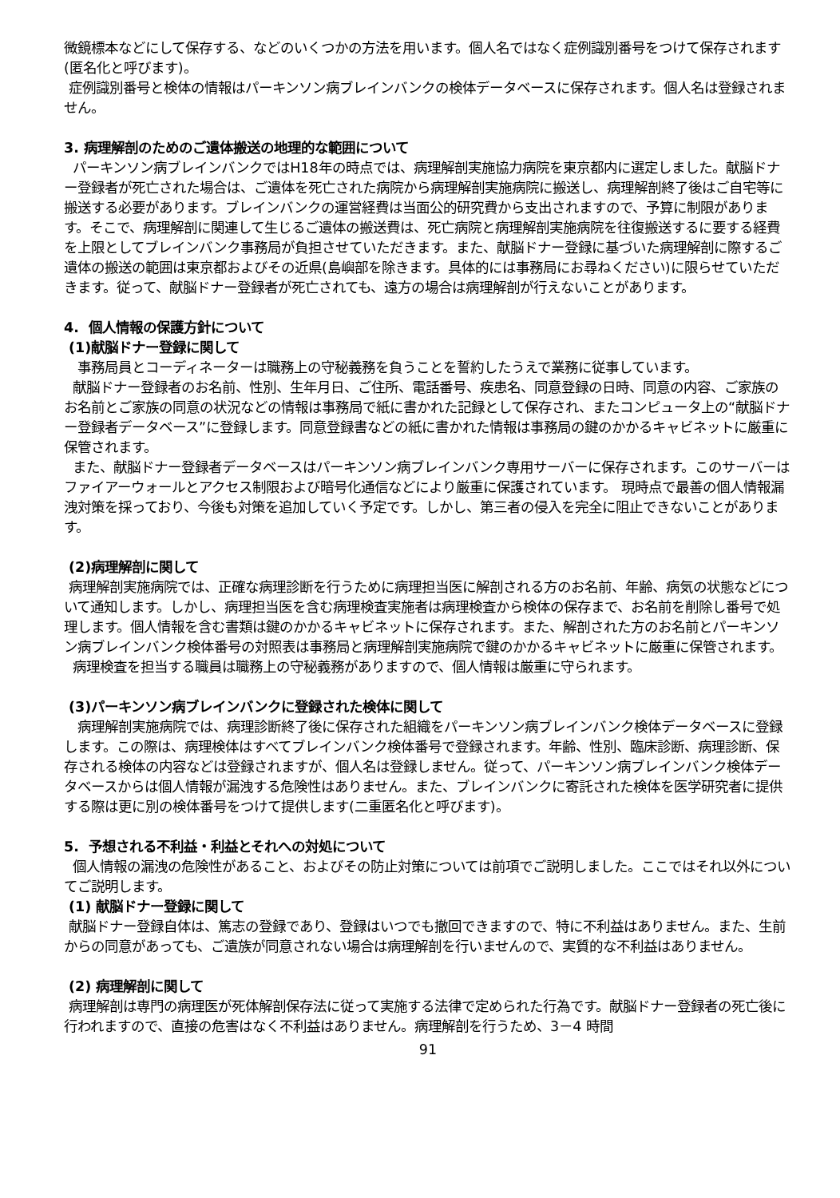微鏡標本などにして保存する、などのいくつかの方法を用います。個人名ではなく症例識別番号をつけて保存されます(匿名化と呼びます)。
症例識別番号と検体の情報はパーキンソン病ブレインバンクの検体データベースに保存されます。個人名は登録されません。
3. 病理解剖のためのご遺体搬送の地理的な範囲について
パーキンソン病ブレインバンクではH18年の時点では、病理解剖実施協力病院を東京都内に選定しました。献脳ドナー登録者が死亡された場合は、ご遺体を死亡された病院から病理解剖実施病院に搬送し、病理解剖終了後はご自宅等に搬送する必要があります。ブレインバンクの運営経費は当面公的研究費から支出されますので、予算に制限があります。そこで、病理解剖に関連して生じるご遺体の搬送費は、死亡病院と病理解剖実施病院を往復搬送するに要する経費を上限としてブレインバンク事務局が負担させていただきます。また、献脳ドナー登録に基づいた病理解剖に際するご遺体の搬送の範囲は東京都およびその近県(島嶼部を除きます。具体的には事務局にお尋ねください)に限らせていただきます。従って、献脳ドナー登録者が死亡されても、遠方の場合は病理解剖が行えないことがあります。
4. 個人情報の保護方針について
(1)献脳ドナー登録に関して
事務局員とコーディネーターは職務上の守秘義務を負うことを誓約したうえで業務に従事しています。
献脳ドナー登録者のお名前、性別、生年月日、ご住所、電話番号、疾患名、同意登録の日時、同意の内容、ご家族のお名前とご家族の同意の状況などの情報は事務局で紙に書かれた記録として保存され、またコンピュータ上の“献脳ドナー登録者データベース”に登録します。同意登録書などの紙に書かれた情報は事務局の鍵のかかるキャビネットに厳重に保管されます。
また、献脳ドナー登録者データベースはパーキンソン病ブレインバンク専用サーバーに保存されます。このサーバーはファイアーウォールとアクセス制限および暗号化通信などにより厳重に保護されています。 現時点で最善の個人情報漏洩対策を採っており、今後も対策を追加していく予定です。しかし、第三者の侵入を完全に阻止できないことがあります。
(2)病理解剖に関して
病理解剖実施病院では、正確な病理診断を行うために病理担当医に解剖される方のお名前、年齢、病気の状態などについて通知します。しかし、病理担当医を含む病理検査実施者は病理検査から検体の保存まで、お名前を削除し番号で処理します。個人情報を含む書類は鍵のかかるキャビネットに保存されます。また、解剖された方のお名前とパーキンソン病ブレインバンク検体番号の対照表は事務局と病理解剖実施病院で鍵のかかるキャビネットに厳重に保管されます。
病理検査を担当する職員は職務上の守秘義務がありますので、個人情報は厳重に守られます。
(3)パーキンソン病ブレインバンクに登録された検体に関して
病理解剖実施病院では、病理診断終了後に保存された組織をパーキンソン病ブレインバンク検体データベースに登録します。この際は、病理検体はすべてブレインバンク検体番号で登録されます。年齢、性別、臨床診断、病理診断、保存される検体の内容などは登録されますが、個人名は登録しません。従って、パーキンソン病ブレインバンク検体データベースからは個人情報が漏洩する危険性はありません。また、ブレインバンクに寄託された検体を医学研究者に提供する際は更に別の検体番号をつけて提供します(二重匿名化と呼びます)。
5. 予想される不利益・利益とそれへの対処について
個人情報の漏洩の危険性があること、およびその防止対策については前項でご説明しました。ここではそれ以外についてご説明します。
(1) 献脳ドナー登録に関して
献脳ドナー登録自体は、篤志の登録であり、登録はいつでも撤回できますので、特に不利益はありません。また、生前からの同意があっても、ご遺族が同意されない場合は病理解剖を行いませんので、実質的な不利益はありません。
(2) 病理解剖に関して
病理解剖は専門の病理医が死体解剖保存法に従って実施する法律で定められた行為です。献脳ドナー登録者の死亡後に行われますので、直接の危害はなく不利益はありません。病理解剖を行うため、3－4 時間
91